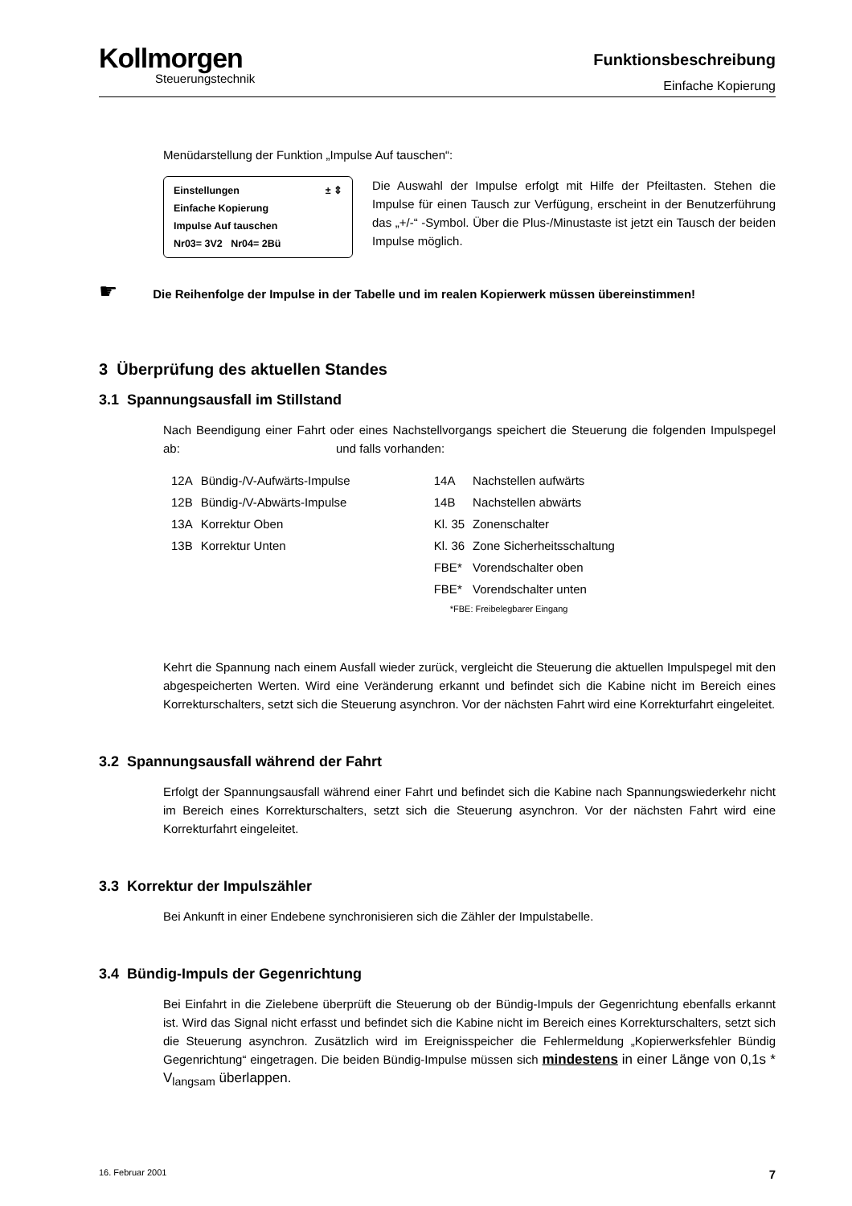Kollmorgen
Steuerungstechnik
Funktionsbeschreibung
Einfache Kopierung
Menüdarstellung der Funktion „Impulse Auf tauschen“:
Einstellungen ± ⇕
Einfache Kopierung
Impulse Auf tauschen
Nr03= 3V2 Nr04= 2Bü
Die Auswahl der Impulse erfolgt mit Hilfe der Pfeiltasten. Stehen die Impulse für einen Tausch zur Verfügung, erscheint in der Benutzerführung das „+/-“ -Symbol. Über die Plus-/Minustaste ist jetzt ein Tausch der beiden Impulse möglich.
☛ Die Reihenfolge der Impulse in der Tabelle und im realen Kopierwerk müssen übereinstimmen!
3 Überprüfung des aktuellen Standes
3.1 Spannungsausfall im Stillstand
Nach Beendigung einer Fahrt oder eines Nachstellvorgangs speichert die Steuerung die folgenden Impulspegel ab: und falls vorhanden:
| 12A | Bündig-/V-Aufwärts-Impulse | 14A | Nachstellen aufwärts |
| 12B | Bündig-/V-Abwärts-Impulse | 14B | Nachstellen abwärts |
| 13A | Korrektur Oben | Kl. 35 | Zonenschalter |
| 13B | Korrektur Unten | Kl. 36 | Zone Sicherheitsschaltung |
| | | FBE* | Vorendschalter oben |
| | | FBE* | Vorendschalter unten |
| | | *FBE: Freibelegbarer Eingang | |
Kehrt die Spannung nach einem Ausfall wieder zurück, vergleicht die Steuerung die aktuellen Impulspegel mit den abgespeicherten Werten. Wird eine Veränderung erkannt und befindet sich die Kabine nicht im Bereich eines Korrekturschalters, setzt sich die Steuerung asynchron. Vor der nächsten Fahrt wird eine Korrekturfahrt eingeleitet.
3.2 Spannungsausfall während der Fahrt
Erfolgt der Spannungsausfall während einer Fahrt und befindet sich die Kabine nach Spannungswiederkehr nicht im Bereich eines Korrekturschalters, setzt sich die Steuerung asynchron. Vor der nächsten Fahrt wird eine Korrekturfahrt eingeleitet.
3.3 Korrektur der Impulszähler
Bei Ankunft in einer Endebene synchronisieren sich die Zähler der Impulstabelle.
3.4 Bündig-Impuls der Gegenrichtung
Bei Einfahrt in die Zielebene überprüft die Steuerung ob der Bündig-Impuls der Gegenrichtung ebenfalls erkannt ist. Wird das Signal nicht erfasst und befindet sich die Kabine nicht im Bereich eines Korrekturschalters, setzt sich die Steuerung asynchron. Zusätzlich wird im Ereignisspeicher die Fehlermeldung „Kopierwerksfehler Bündig Gegenrichtung“ eingetragen. Die beiden Bündig-Impulse müssen sich mindestens in einer Länge von 0,1s * V<sub>langsam</sub> überlappen.
16. Februar 2001 7